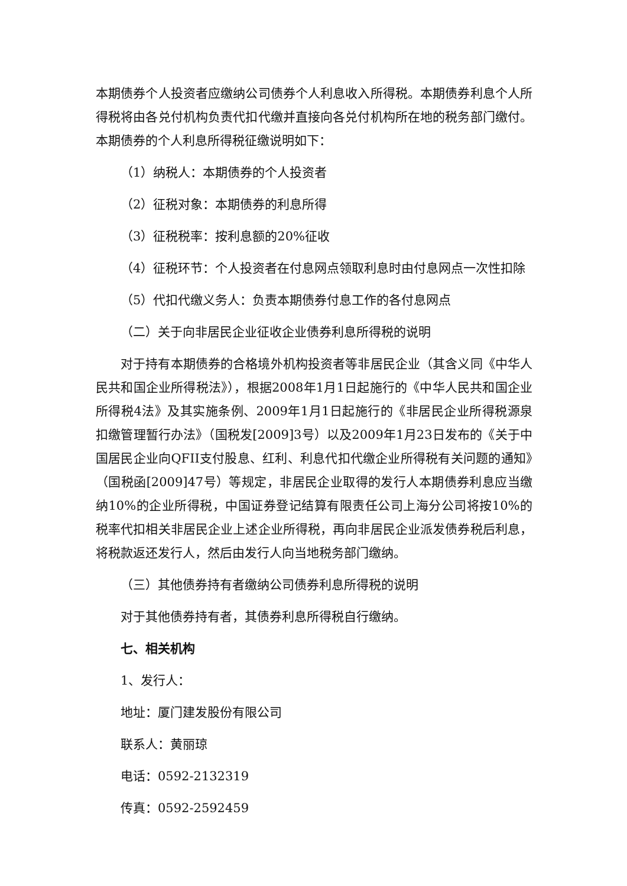本期债券个人投资者应缴纳公司债券个人利息收入所得税。本期债券利息个人所得税将由各兑付机构负责代扣代缴并直接向各兑付机构所在地的税务部门缴付。本期债券的个人利息所得税征缴说明如下：
（1）纳税人：本期债券的个人投资者
（2）征税对象：本期债券的利息所得
（3）征税税率：按利息额的20%征收
（4）征税环节：个人投资者在付息网点领取利息时由付息网点一次性扣除
（5）代扣代缴义务人：负责本期债券付息工作的各付息网点
（二）关于向非居民企业征收企业债券利息所得税的说明
对于持有本期债券的合格境外机构投资者等非居民企业（其含义同《中华人民共和国企业所得税法》），根据2008年1月1日起施行的《中华人民共和国企业所得税4法》及其实施条例、2009年1月1日起施行的《非居民企业所得税源泉扣缴管理暂行办法》（国税发[2009]3号）以及2009年1月23日发布的《关于中国居民企业向QFII支付股息、红利、利息代扣代缴企业所得税有关问题的通知》（国税函[2009]47号）等规定，非居民企业取得的发行人本期债券利息应当缴纳10%的企业所得税，中国证券登记结算有限责任公司上海分公司将按10%的税率代扣相关非居民企业上述企业所得税，再向非居民企业派发债券税后利息，将税款返还发行人，然后由发行人向当地税务部门缴纳。
（三）其他债券持有者缴纳公司债券利息所得税的说明
对于其他债券持有者，其债券利息所得税自行缴纳。
七、相关机构
1、发行人：
地址：厦门建发股份有限公司
联系人：黄丽琼
电话：0592-2132319
传真：0592-2592459